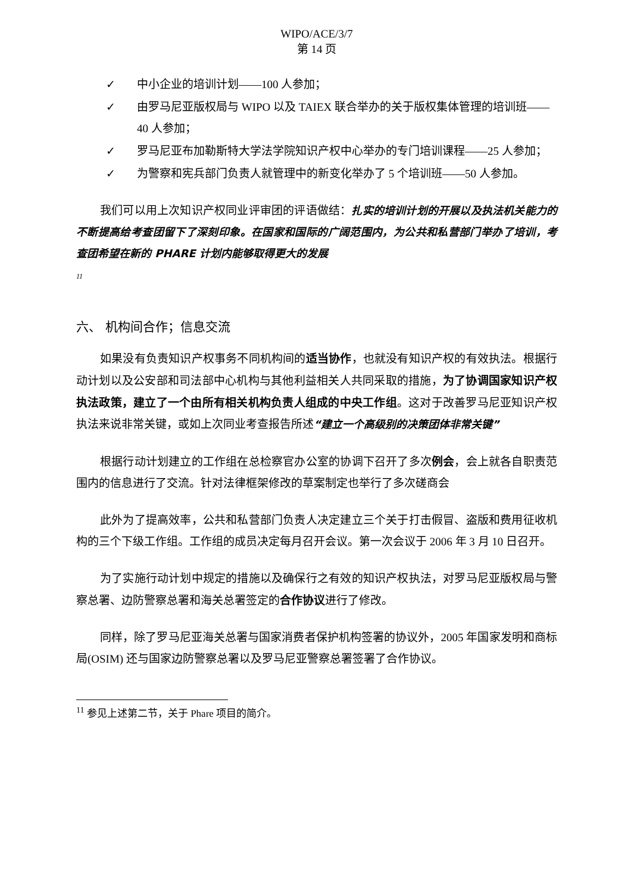WIPO/ACE/3/7
第 14 页
✓ 中小企业的培训计划——100 人参加；
✓ 由罗马尼亚版权局与 WIPO 以及 TAIEX 联合举办的关于版权集体管理的培训班——40 人参加；
✓ 罗马尼亚布加勒斯特大学法学院知识产权中心举办的专门培训课程——25 人参加；
✓ 为警察和宪兵部门负责人就管理中的新变化举办了 5 个培训班——50 人参加。
我们可以用上次知识产权同业评审团的评语做结：扎实的培训计划的开展以及执法机关能力的不断提高给考查团留下了深刻印象。在国家和国际的广阔范围内，为公共和私营部门举办了培训，考查团希望在新的 PHARE 计划内能够取得更大的发展
11
六、 机构间合作；信息交流
如果没有负责知识产权事务不同机构间的适当协作，也就没有知识产权的有效执法。根据行动计划以及公安部和司法部中心机构与其他利益相关人共同采取的措施，为了协调国家知识产权执法政策，建立了一个由所有相关机构负责人组成的中央工作组。这对于改善罗马尼亚知识产权执法来说非常关键，或如上次同业考查报告所述“建立一个高级别的决策团体非常关键”
根据行动计划建立的工作组在总检察官办公室的协调下召开了多次例会，会上就各自职责范围内的信息进行了交流。针对法律框架修改的草案制定也举行了多次磋商会
此外为了提高效率，公共和私营部门负责人决定建立三个关于打击假冒、盗版和费用征收机构的三个下级工作组。工作组的成员决定每月召开会议。第一次会议于 2006 年 3 月 10 日召开。
为了实施行动计划中规定的措施以及确保行之有效的知识产权执法，对罗马尼亚版权局与警察总署、边防警察总署和海关总署签定的合作协议进行了修改。
同样，除了罗马尼亚海关总署与国家消费者保护机构签署的协议外，2005 年国家发明和商标局(OSIM) 还与国家边防警察总署以及罗马尼亚警察总署签署了合作协议。
<sup>11</sup> 参见上述第二节，关于 Phare 项目的简介。